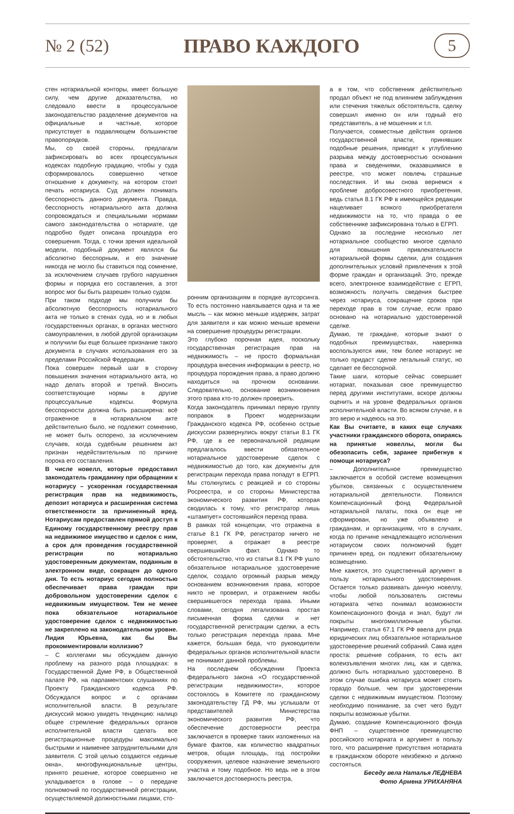№ 2 (52) ПРАВО КАЖДОГО 5
стен нотариальной конторы, имеет большую силу, чем другие доказательства, но следовало ввести в процессуальное законодательство разделение документов на официальные и частные, которое присутствует в подавляющем большинстве правопорядков.
Мы, со своей стороны, предлагали зафиксировать во всех процессуальных кодексах подобную градацию, чтобы у суда сформировалось совершенно четкое отношение к документу, на котором стоит печать нотариуса. Суд должен понимать бесспорность данного документа. Правда, бесспорность нотариального акта должна сопровождаться и специальными нормами самого законодательства о нотариате, где подробно будет описана процедура его совершения. Тогда, с точки зрения идеальной модели, подобный документ являлся бы абсолютно бесспорным, и его значение никогда не могло бы ставиться под сомнение, за исключением случаев грубого нарушения формы и порядка его составления, а этот вопрос мог бы быть разрешен только судом.
При таком подходе мы получили бы абсолютную бесспорность нотариального акта не только в стенах суда, но и в любых государственных органах, в органах местного самоуправления, в любой другой организации и получили бы еще большее признание такого документа в случаях использования его за пределами Российской Федерации.
Пока совершен первый шаг в сторону повышения значения нотариального акта, но надо делать второй и третий. Вносить соответствующие нормы в другие процессуальные кодексы. Формула бесспорности должна быть расширена: всё отраженное в нотариальном акте действительно было, не подлежит сомнению, не может быть оспорено, за исключением случаев, когда судебным решением акт признан недействительным по причине порока его составления.
В числе новелл, которые предоставил законодатель гражданину при обращении к нотариусу – ускоренная государственная регистрация прав на недвижимость, депозит нотариуса и расширенная система ответственности за причиненный вред. Нотариусам предоставлен прямой доступ к Единому государственному реестру прав на недвижимое имущество и сделок с ним, а срок для проведения государственной регистрации по нотариально удостоверенным документам, поданным в электронном виде, сокращен до одного дня. То есть нотариус сегодня полностью обеспечивает права граждан при добровольном удостоверении сделок с недвижимым имуществом. Тем не менее пока обязательное нотариальное удостоверение сделок с недвижимостью не закреплено на законодательном уровне. Лидия Юрьевна, как бы Вы прокомментировали коллизию?
– С коллегами мы обсуждаем данную проблему на разного рода площадках: в Государственной Думе РФ, в Общественной палате РФ, на парламентских слушаниях по Проекту Гражданского кодекса РФ. Обсуждался вопрос и с органами исполнительной власти. В результате дискуссий можно увидеть тенденцию: налицо общее стремление федеральных органов исполнительной власти сделать все регистрационные процедуры максимально быстрыми и наименее затруднительными для заявителя. С этой целью создаются «единые окна», многофункциональные центры, принято решение, которое совершенно не укладывается в голове – о передаче полномочий по государственной регистрации, осуществляемой должностными лицами, сто-
ронним организациям в порядке аутсорсинга. То есть постоянно навязывается одна и та же мысль – как можно меньше издержек, затрат для заявителя и как можно меньше времени на совершение процедуры регистрации.
Это глубоко порочная идея, поскольку государственная регистрация прав на недвижимость – не просто формальная процедура внесения информации в реестр, но процедура порождения права, а право должно находиться на прочном основании. Следовательно, основание возникновения этого права кто-то должен проверить.
Когда законодатель принимал первую группу поправок в Проект модернизации Гражданского кодекса РФ, особенно острые дискуссии развернулись вокруг статьи 8.1 ГК РФ, где в ее первоначальной редакции предлагалось ввести обязательное нотариальное удостоверение сделок с недвижимостью до того, как документы для регистрации перехода права попадут в ЕГРП. Мы столкнулись с реакцией и со стороны Росреестра, и со стороны Министерства экономического развития РФ, которая сводилась к тому, что регистратор лишь «штампует» состоявшийся переход права.
В рамках той концепции, что отражена в статье 8.1 ГК РФ, регистратор ничего не проверяет, а отражает в реестре свершившийся факт. Однако то обстоятельство, что из статьи 8.1 ГК РФ ушло обязательное нотариальное удостоверение сделок, создало огромный разрыв между основанием возникновения права, которое никто не проверил, и отражением якобы свершившегося перехода права. Иными словами, сегодня легализована простая письменная форма сделки и нет государственной регистрации сделки, а есть только регистрация перехода права. Мне кажется, большая беда, что руководители федеральных органов исполнительной власти не понимают данной проблемы.
На последнем обсуждении Проекта федерального закона «О государственной регистрации недвижимости», которое состоялось в Комитете по гражданскому законодательству ГД РФ, мы услышали от представителей Министерства экономического развития РФ, что обеспечение достоверности реестра заключается в проверке таких изложенных на бумаге фактов, как количество квадратных метров, общая площадь, год постройки сооружения, целевое назначение земельного участка и тому подобное. Но ведь не в этом заключается достоверность реестра,
а в том, что собственник действительно продал объект не под влиянием заблуждения или стечения тяжелых обстоятельств, сделку совершил именно он или годный его представитель, а не мошенник и т.п.
Получается, совместные действия органов государственной власти, принявших подобные решения, приводят к углублению разрыва между достоверностью основания права и сведениями, оказавшимися в реестре, что может повлечь страшные последствия. И мы снова вернемся к проблеме добросовестного приобретения, ведь статья 8.1 ГК РФ в имеющейся редакции нацеливает всякого приобретателя недвижимости на то, что правда о ее собственнике зафиксирована только в ЕГРП.
Однако за последние несколько лет нотариальное сообщество многое сделало для повышения привлекательности нотариальной формы сделки, для создания дополнительных условий привлечения к этой форме граждан и организаций. Это, прежде всего, электронное взаимодействие с ЕГРП, возможность получить сведения быстрее через нотариуса, сокращение сроков при переходе прав в том случае, если право основано на нотариально удостоверенной сделке.
Думаю, те граждане, которые знают о подобных преимуществах, наверняка воспользуются ими, тем более нотариус не только придаст сделке легальный статус, но сделает ее бесспорной.
Такие шаги, которые сейчас совершает нотариат, показывая свое преимущество перед другими институтами, вскоре должны оценить и на уровне федеральных органов исполнительной власти. Во всяком случае, я в это верю и надеюсь на это.
Как Вы считаете, в каких еще случаях участники гражданского оборота, опираясь на принятые новеллы, могли бы обезопасить себя, заранее прибегнув к помощи нотариуса?
– Дополнительное преимущество заключается в особой системе возмещения убытков, связанных с осуществлением нотариальной деятельности. Появился Компенсационный фонд Федеральной нотариальной палаты, пока он еще не сформирован, но уже объявлено и гражданам, и организациям, что в случаях, когда по причине ненадлежащего исполнения нотариусом своих полномочий будет причинен вред, он подлежит обязательному возмещению.
Мне кажется, это существенный аргумент в пользу нотариального удостоверения. Остается только развивать данную новеллу, чтобы любой пользователь системы нотариата четко понимал возможности Компенсационного фонда и знал, будут ли покрыты многомиллионные убытки. Например, статья 67.1 ГК РФ ввела для ряда юридических лиц обязательное нотариальное удостоверение решений собраний. Сама идея проста: решение собрания, то есть акт волеизъявления многих лиц, как и сделка, должно быть нотариально удостоверено. В этом случае ошибка нотариуса может стоить гораздо больше, чем при удостоверении сделки с недвижимым имуществом. Поэтому необходимо понимание, за счет чего будут покрыты возможные убытки.
Думаю, создание Компенсационного фонда ФНП – существенное преимущество российского нотариата и аргумент в пользу того, что расширение присутствия нотариата в гражданском обороте неизбежно и должно состояться.
Беседу вела Наталья ЛЕДНЕВА
Фото Армена УРИХАНЯНА